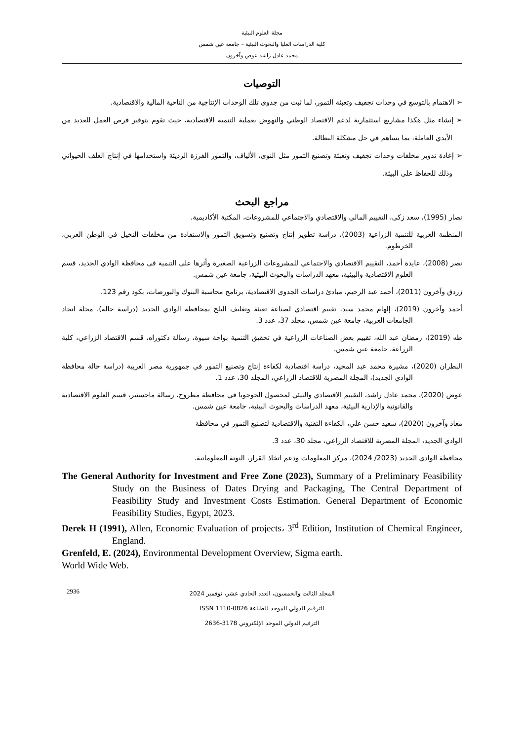مجلة العلوم البيئية
كلية الدراسات العليا والبحوث البيئية – جامعة عين شمس
محمد عادل راشد عوض وآخرون
التوصيات
➢ الاهتمام بالتوسع في وحدات تجفيف وتعبئة التمور، لما ثبت من جدوى تلك الوحدات الإنتاجية من الناحية المالية والاقتصادية.
➢ إنشاء مثل هكذا مشاريع استثمارية لدعم الاقتصاد الوطني والنهوض بعملية التنمية الاقتصادية، حيث تقوم بتوفير فرص العمل للعديد من الأيدي العاملة، بما يساهم في حل مشكلة البطالة.
➢ إعادة تدوير مخلفات وحدات تجفيف وتعبئة وتصنيع التمور مثل النوى، الألياف، والتمور الفرزة الرديئة واستخدامها في إنتاج العلف الحيواني وذلك للحفاظ على البيئة.
مراجع البحث
نصار (1995)، سعد زكى، التقييم المالي والاقتصادي والاجتماعي للمشروعات، المكتبة الأكاديمية.
المنظمة العربية للتنمية الزراعية (2003)، دراسة تطوير إنتاج وتصنيع وتسويق التمور والاستفادة من مخلفات النخيل في الوطن العربي، الخرطوم.
نصر (2008)، عايدة أحمد، التقييم الاقتصادي والاجتماعي للمشروعات الزراعية الصغيرة وأثرها على التنمية فى محافظة الوادي الجديد، قسم العلوم الاقتصادية والبيئية، معهد الدراسات والبحوث البيئية، جامعة عين شمس.
زردق وآخرون (2011)، أحمد عبد الرحيم، مبادئ دراسات الجدوى الاقتصادية، برنامج محاسبة البنوك والبورصات، بكود رقم 123.
أحمد وآخرون (2019)، إلهام محمد سيد، تقييم اقتصادي لصناعة تعبئة وتغليف البلح بمحافظة الوادي الجديد (دراسة حالة)، مجلة اتحاد الجامعات العربية، جامعة عين شمس، مجلد 37، عدد 3.
طه (2019)، رمضان عبد الله، تقييم بعض الصناعات الزراعية في تحقيق التنمية بواحة سيوة، رسالة دكتوراه، قسم الاقتصاد الزراعي، كلية الزراعة، جامعة عين شمس.
البطران (2020)، مشيرة محمد عبد المجيد، دراسة اقتصادية لكفاءة إنتاج وتصنيع التمور في جمهورية مصر العربية (دراسة حالة محافظة الوادي الجديد)، المجلة المصرية للاقتصاد الزراعي، المجلد 30، عدد 1.
عوض (2020)، محمد عادل راشد، التقييم الاقتصادي والبيئي لمحصول الجوجوبا في محافظة مطروح، رسالة ماجستير، قسم العلوم الاقتصادية والقانونية والإدارية البيئية، معهد الدراسات والبحوث البيئية، جامعة عين شمس.
معاذ وآخرون (2020)، سعيد حسن علي، الكفاءة التقنية والاقتصادية لتصنيع التمور في محافظة
الوادي الجديد، المجلة المصرية للاقتصاد الزراعي، مجلد 30، عدد 3.
محافظة الوادي الجديد (2023/ 2024)، مركز المعلومات ودعم اتخاذ القرار، النوتة المعلوماتية.
The General Authority for Investment and Free Zone (2023), Summary of a Preliminary Feasibility Study on the Business of Dates Drying and Packaging, The Central Department of Feasibility Study and Investment Costs Estimation. General Department of Economic Feasibility Studies, Egypt, 2023.
Derek H (1991), Allen, Economic Evaluation of projects، 3<sup>rd</sup> Edition, Institution of Chemical Engineer, England.
Grenfeld, E. (2024), Environmental Development Overview, Sigma earth.
World Wide Web.
2936
المجلد الثالث والخمسون، العدد الحادي عشر، نوفمبر 2024
الترقيم الدولي الموحد للطباعة 0826-1110 ISSN
الترقيم الدولي الموحد الإلكتروني 3178-2636